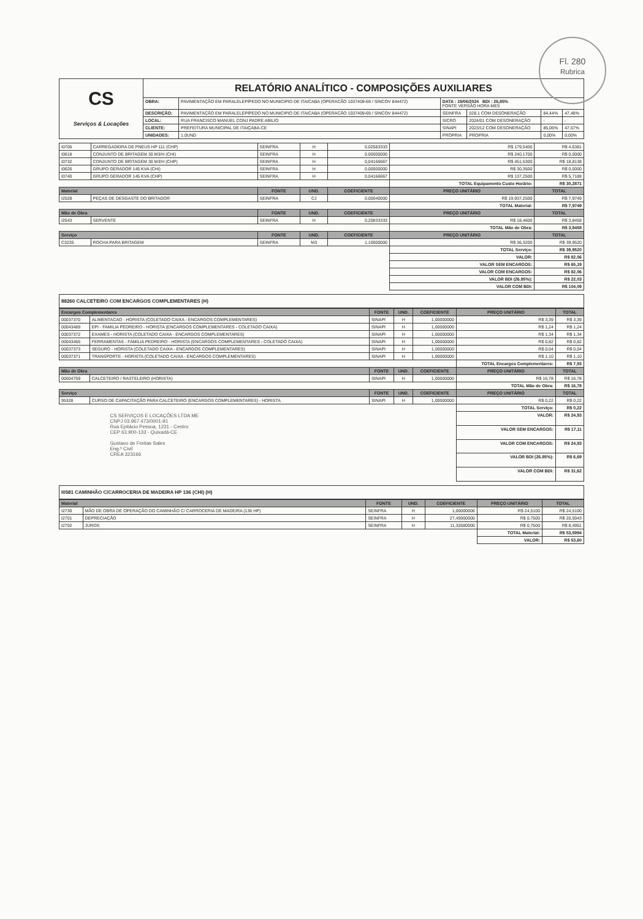Fl. 280
Rubrica
| CS Serviços & Locações | RELATÓRIO ANALÍTICO - COMPOSIÇÕES AUXILIARES | | | | | |
| | OBRA: | PAVIMENTAÇÃO EM PARALELEPÍPEDO NO MUNICIPIO DE ITAICABA (OPERACÃO 1037409-69 / SINCOV 844472) | DATA : 19/06/2024 BDI : 26,85% FONTE VERSÃO HORA MES | | | |
| | DESCRIÇÃO: | PAVIMENTAÇÃO EM PARALELEPÍPEDO NO MUNICIPIO DE ITAICABA (OPERACÃO 1037409-69 / SINCOV 844472) | SEINFRA | 028.1 COM DESONERAÇÃO | 84,44% | 47,48% |
| | LOCAL: | RUA FRANCISCO MANUEL CONJ PADRE ABILIO | SICRO | 2024/01 COM DESONERAÇÃO | - | - |
| | CLIENTE: | PREFEITURA MUNICIPAL DE ITAIÇABA-CE | SINAPI | 2023/12 COM DESONERAÇÃO | 85,06% | 47,67% |
| | UNIDADES: | 1.0UND | PRÓPRIA | PROPRIA | 0,00% | 0,00% |
| I0706 | CARREGADEIRA DE PNEUS HP 111 (CHP) | SEINFRA | H | 0,02583333 | R$ 179,5400 | R$ 4,6381 |
| I0618 | CONJUNTO DE BRITAGEM 30 M3/H (CHI) | SEINFRA | H | 0,00000000 | R$ 240,1700 | R$ 0,0000 |
| I0732 | CONJUNTO DE BRITAGEM 30 M3/H (CHP) | SEINFRA | H | 0,04166667 | R$ 451,5300 | R$ 18,8138 |
| I0626 | GRUPO GERADOR 145 KVA (CHI) | SEINFRA | H | 0,00000000 | R$ 30,3500 | R$ 0,0000 |
| I0740 | GRUPO GERADOR 145 KVA (CHP) | SEINFRA | H | 0,04166667 | R$ 137,2500 | R$ 5,7188 |
| | | | | | TOTAL Equipamento Custo Horário: | R$ 30,2871 |
| Material | | FONTE | UND. | COEFICIENTE | PREÇO UNITÁRIO | TOTAL |
| I2528 | PEÇAS DE DESGASTE DO BRITADOR | SEINFRA | CJ | 0,00040000 | R$ 19.937,2500 | R$ 7,9749 |
| | | | | | TOTAL Material: | R$ 7,9749 |
| Mão de Obra | | FONTE | UND. | COEFICIENTE | PREÇO UNITÁRIO | TOTAL |
| I2543 | SERVENTE | SEINFRA | H | 0,20833333 | R$ 18,4600 | R$ 3,8458 |
| | | | | | TOTAL Mão de Obra: | R$ 3,8458 |
| Serviço | | FONTE | UND. | COEFICIENTE | PREÇO UNITÁRIO | TOTAL |
| C3235 | ROCHA PARA BRITAGEM | SEINFRA | M3 | 1,10000000 | R$ 36,3200 | R$ 39,9520 |
| | | | | | TOTAL Serviço: | R$ 39,9520 |
| | | | | | VALOR: | R$ 82,06 |
| | | | | | VALOR SEM ENCARGOS: | R$ 65,19 |
| | | | | | VALOR COM ENCARGOS: | R$ 82,06 |
| | | | | | VALOR BDI (26.85%): | R$ 22,03 |
| | | | | | VALOR COM BDI: | R$ 104,09 |
88260 CALCETEIRO COM ENCARGOS COMPLEMENTARES (H)
| Encargos Complementares | | FONTE | UND. | COEFICIENTE | PREÇO UNITÁRIO | TOTAL |
| --- | --- | --- | --- | --- | --- | --- |
| 00037370 | ALIMENTACAO - HORISTA (COLETADO CAIXA - ENCARGOS COMPLEMENTARES) | SINAPI | H | 1,00000000 | R$ 3,39 | R$ 3,39 |
| 00043489 | EPI - FAMILIA PEDREIRO - HORISTA (ENCARGOS COMPLEMENTARES - COLETADO CAIXA) | SINAPI | H | 1,00000000 | R$ 1,24 | R$ 1,24 |
| 00037372 | EXAMES - HORISTA (COLETADO CAIXA - ENCARGOS COMPLEMENTARES) | SINAPI | H | 1,00000000 | R$ 1,34 | R$ 1,34 |
| 00043465 | FERRAMENTAS - FAMILIA PEDREIRO - HORISTA (ENCARGOS COMPLEMENTARES - COLETADO CAIXA) | SINAPI | H | 1,00000000 | R$ 0,82 | R$ 0,82 |
| 00037373 | SEGURO - HORISTA (COLETADO CAIXA - ENCARGOS COMPLEMENTARES) | SINAPI | H | 1,00000000 | R$ 0,04 | R$ 0,04 |
| 00037371 | TRANSPORTE - HORISTA (COLETADO CAIXA - ENCARGOS COMPLEMENTARES) | SINAPI | H | 1,00000000 | R$ 1,10 | R$ 1,10 |
| | | | | | TOTAL Encargos Complementares: | R$ 7,93 |
| Mão de Obra | | FONTE | UND. | COEFICIENTE | PREÇO UNITÁRIO | TOTAL |
| 00004759 | CALCETEIRO / RASTELEIRO (HORISTA) | SINAPI | H | 1,00000000 | R$ 16,78 | R$ 16,78 |
| | | | | | TOTAL Mão de Obra: | R$ 16,78 |
| Serviço | | FONTE | UND. | COEFICIENTE | PREÇO UNITÁRIO | TOTAL |
| 95328 | CURSO DE CAPACITAÇÃO PARA CALCETEIRO (ENCARGOS COMPLEMENTARES) - HORISTA | SINAPI | H | 1,00000000 | R$ 0,22 | R$ 0,22 |
| | | | | | TOTAL Serviço: | R$ 0,22 |
| CS SERVIÇOS E LOCAÇÕES LTDA ME CNPJ 03.967.473/0001-91 Rua Epitácio Pessoa, 1231 - Centro CEP 63.900-133 - Quixadá-CE Gustavo de Freitas Sales Eng.º Civil CREA 323166 | | | | | VALOR: | R$ 24,93 |
| | | | | | VALOR SEM ENCARGOS: | R$ 17,11 |
| | | | | | VALOR COM ENCARGOS: | R$ 24,93 |
| | | | | | VALOR BDI (26.85%): | R$ 6,69 |
| | | | | | VALOR COM BDI: | R$ 31,62 |
I0581 CAMINHÃO C/CARROCERIA DE MADEIRA HP 136 (CHI) (H)
| Material | | FONTE | UND. | COEFICIENTE | PREÇO UNITÁRIO | TOTAL |
| --- | --- | --- | --- | --- | --- | --- |
| I2730 | MÃO DE OBRA DE OPERAÇÃO DO CAMINHÃO C/ CARROCERIA DE MADEIRA (136 HP) | SEINFRA | H | 1,00000000 | R$ 24,5100 | R$ 24,5100 |
| I2701 | DEPRECIAÇÃO | SEINFRA | H | 27,45900000 | R$ 0,7500 | R$ 20,5943 |
| I2702 | JUROS | SEINFRA | H | 11,32680000 | R$ 0,7500 | R$ 8,4951 |
| | | | | | TOTAL Material: | R$ 53,5994 |
| | | | | | VALOR: | R$ 53,60 |